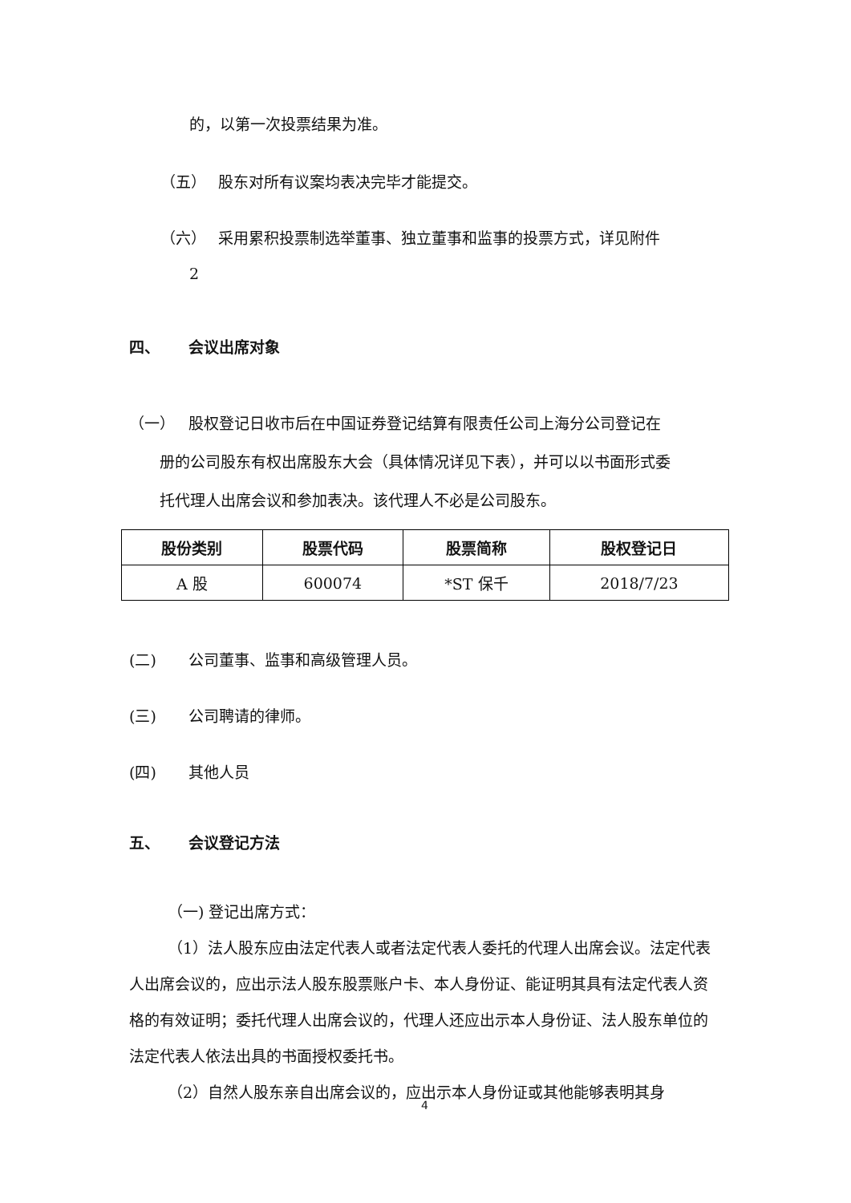的，以第一次投票结果为准。
（五） 股东对所有议案均表决完毕才能提交。
（六） 采用累积投票制选举董事、独立董事和监事的投票方式，详见附件
2
四、 会议出席对象
（一） 股权登记日收市后在中国证券登记结算有限责任公司上海分公司登记在
册的公司股东有权出席股东大会（具体情况详见下表），并可以以书面形式委
托代理人出席会议和参加表决。该代理人不必是公司股东。
| 股份类别 | 股票代码 | 股票简称 | 股权登记日 |
| --- | --- | --- | --- |
| A 股 | 600074 | *ST 保千 | 2018/7/23 |
(二) 公司董事、监事和高级管理人员。
(三) 公司聘请的律师。
(四) 其他人员
五、 会议登记方法
（一) 登记出席方式：
（1）法人股东应由法定代表人或者法定代表人委托的代理人出席会议。法定代表人出席会议的，应出示法人股东股票账户卡、本人身份证、能证明其具有法定代表人资格的有效证明；委托代理人出席会议的，代理人还应出示本人身份证、法人股东单位的法定代表人依法出具的书面授权委托书。
（2）自然人股东亲自出席会议的，应出示本人身份证或其他能够表明其身
4